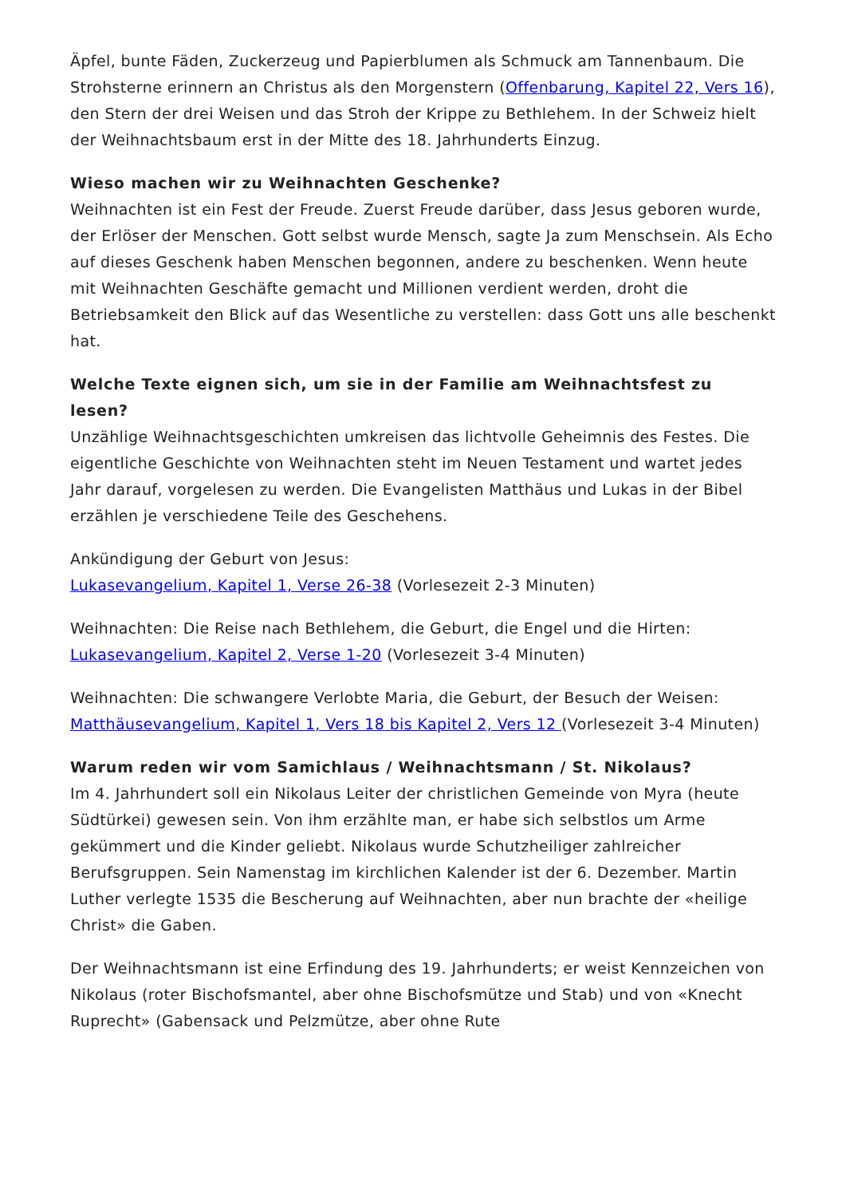Äpfel, bunte Fäden, Zuckerzeug und Papierblumen als Schmuck am Tannenbaum. Die Strohsterne erinnern an Christus als den Morgenstern (Offenbarung, Kapitel 22, Vers 16), den Stern der drei Weisen und das Stroh der Krippe zu Bethlehem. In der Schweiz hielt der Weihnachtsbaum erst in der Mitte des 18. Jahrhunderts Einzug.
Wieso machen wir zu Weihnachten Geschenke?
Weihnachten ist ein Fest der Freude. Zuerst Freude darüber, dass Jesus geboren wurde, der Erlöser der Menschen. Gott selbst wurde Mensch, sagte Ja zum Menschsein. Als Echo auf dieses Geschenk haben Menschen begonnen, andere zu beschenken. Wenn heute mit Weihnachten Geschäfte gemacht und Millionen verdient werden, droht die Betriebsamkeit den Blick auf das Wesentliche zu verstellen: dass Gott uns alle beschenkt hat.
Welche Texte eignen sich, um sie in der Familie am Weihnachtsfest zu lesen?
Unzählige Weihnachtsgeschichten umkreisen das lichtvolle Geheimnis des Festes. Die eigentliche Geschichte von Weihnachten steht im Neuen Testament und wartet jedes Jahr darauf, vorgelesen zu werden. Die Evangelisten Matthäus und Lukas in der Bibel erzählen je verschiedene Teile des Geschehens.
Ankündigung der Geburt von Jesus:
Lukasevangelium, Kapitel 1, Verse 26-38 (Vorlesezeit 2-3 Minuten)
Weihnachten: Die Reise nach Bethlehem, die Geburt, die Engel und die Hirten:
Lukasevangelium, Kapitel 2, Verse 1-20 (Vorlesezeit 3-4 Minuten)
Weihnachten: Die schwangere Verlobte Maria, die Geburt, der Besuch der Weisen:
Matthäusevangelium, Kapitel 1, Vers 18 bis Kapitel 2, Vers 12 (Vorlesezeit 3-4 Minuten)
Warum reden wir vom Samichlaus / Weihnachtsmann / St. Nikolaus?
Im 4. Jahrhundert soll ein Nikolaus Leiter der christlichen Gemeinde von Myra (heute Südtürkei) gewesen sein. Von ihm erzählte man, er habe sich selbstlos um Arme gekümmert und die Kinder geliebt. Nikolaus wurde Schutzheiliger zahlreicher Berufsgruppen. Sein Namenstag im kirchlichen Kalender ist der 6. Dezember. Martin Luther verlegte 1535 die Bescherung auf Weihnachten, aber nun brachte der «heilige Christ» die Gaben.
Der Weihnachtsmann ist eine Erfindung des 19. Jahrhunderts; er weist Kennzeichen von Nikolaus (roter Bischofsmantel, aber ohne Bischofsmütze und Stab) und von «Knecht Ruprecht» (Gabensack und Pelzmütze, aber ohne Rute